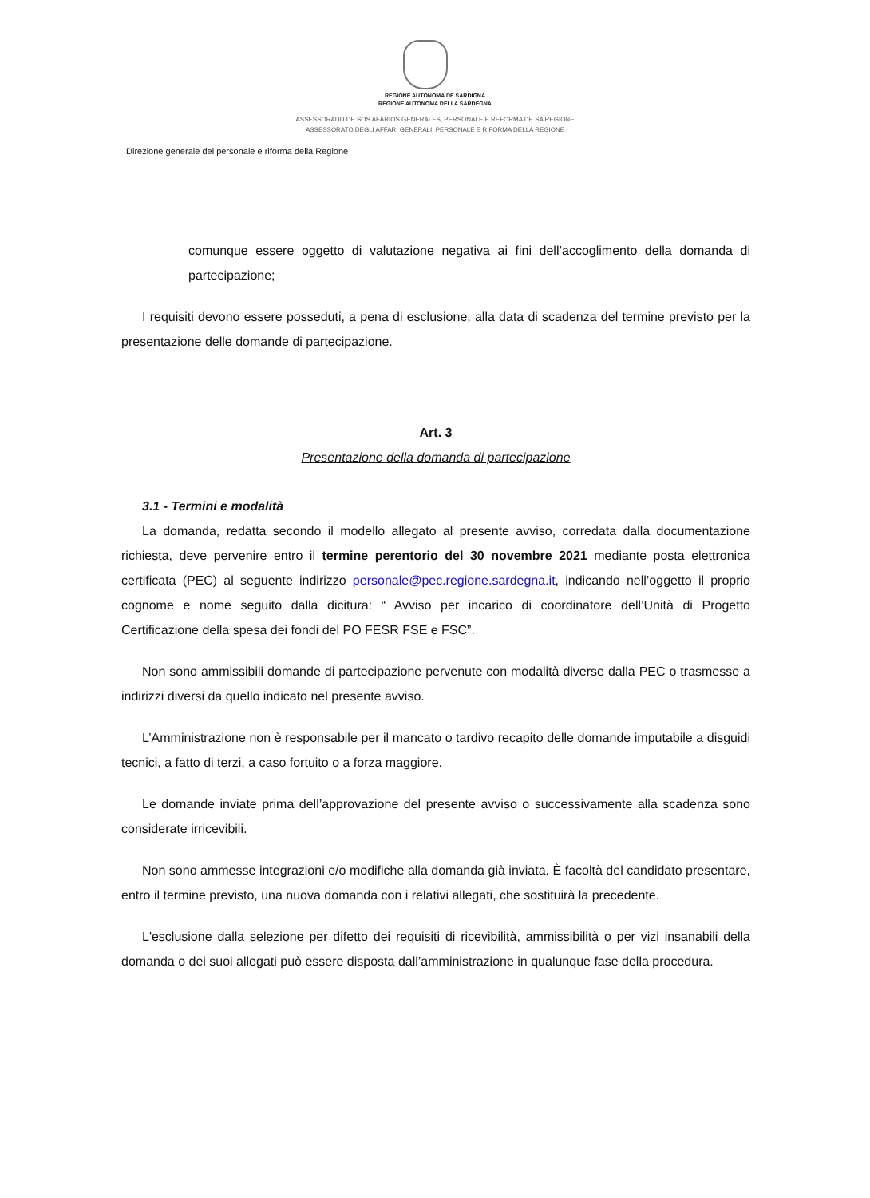REGIONE AUTÒNOMA DE SARDIGNA
REGIONE AUTONOMA DELLA SARDEGNA
ASSESSORADU DE SOS AFÀRIOS GENERALES, PERSONALE E REFORMA DE SA REGIONE
ASSESSORATO DEGLI AFFARI GENERALI, PERSONALE E RIFORMA DELLA REGIONE
Direzione generale del personale e riforma della Regione
comunque essere oggetto di valutazione negativa ai fini dell’accoglimento della domanda di partecipazione;
I requisiti devono essere posseduti, a pena di esclusione, alla data di scadenza del termine previsto per la presentazione delle domande di partecipazione.
Art. 3
Presentazione della domanda di partecipazione
3.1 - Termini e modalità
La domanda, redatta secondo il modello allegato al presente avviso, corredata dalla documentazione richiesta, deve pervenire entro il termine perentorio del 30 novembre 2021 mediante posta elettronica certificata (PEC) al seguente indirizzo personale@pec.regione.sardegna.it, indicando nell’oggetto il proprio cognome e nome seguito dalla dicitura: “ Avviso per incarico di coordinatore dell’Unità di Progetto Certificazione della spesa dei fondi del PO FESR FSE e FSC”.
Non sono ammissibili domande di partecipazione pervenute con modalità diverse dalla PEC o trasmesse a indirizzi diversi da quello indicato nel presente avviso.
L’Amministrazione non è responsabile per il mancato o tardivo recapito delle domande imputabile a disguidi tecnici, a fatto di terzi, a caso fortuito o a forza maggiore.
Le domande inviate prima dell’approvazione del presente avviso o successivamente alla scadenza sono considerate irricevibili.
Non sono ammesse integrazioni e/o modifiche alla domanda già inviata. È facoltà del candidato presentare, entro il termine previsto, una nuova domanda con i relativi allegati, che sostituirà la precedente.
L'esclusione dalla selezione per difetto dei requisiti di ricevibilità, ammissibilità o per vizi insanabili della domanda o dei suoi allegati può essere disposta dall’amministrazione in qualunque fase della procedura.